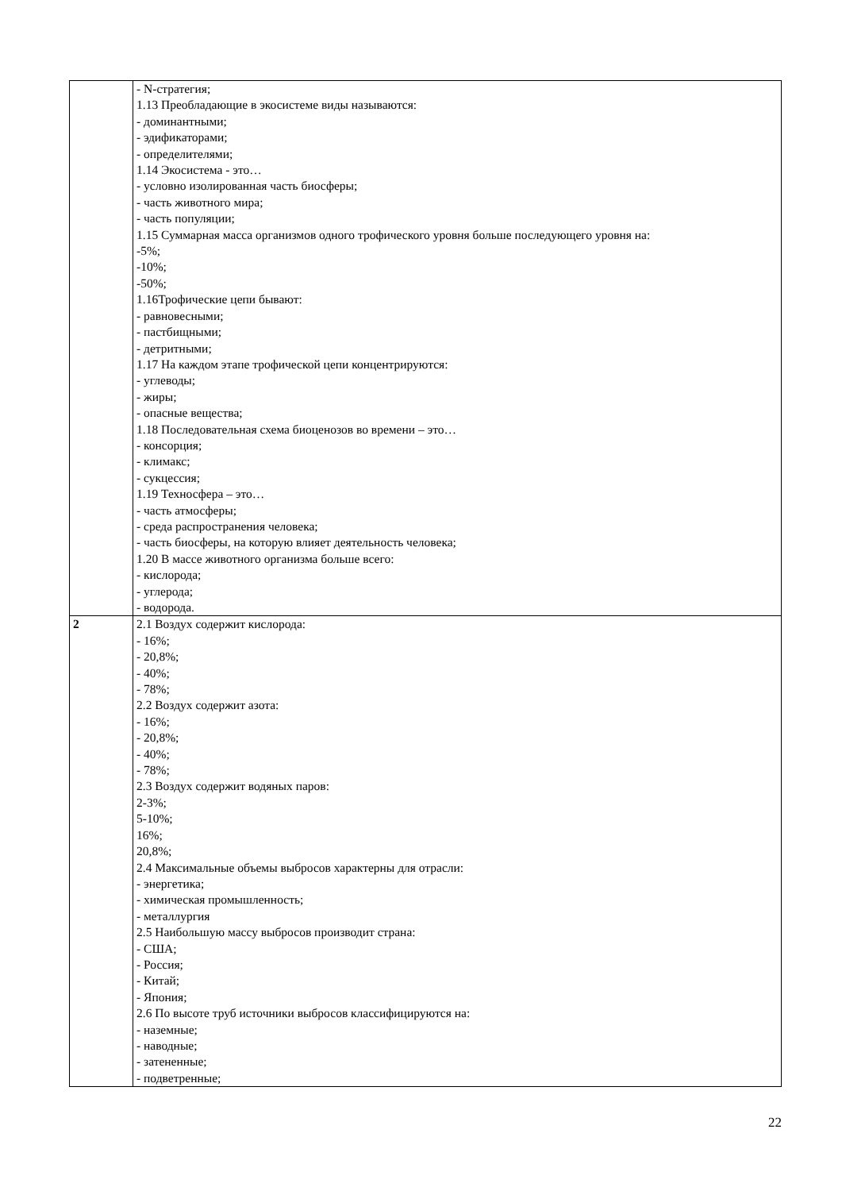| | - N-стратегия; 1.13 Преобладающие в экосистеме виды называются: - доминантными; - эдификаторами; - определителями; 1.14 Экосистема - это… - условно изолированная часть биосферы; - часть животного мира; - часть популяции; 1.15 Суммарная масса организмов одного трофического уровня больше последующего уровня на: -5%; -10%; -50%; 1.16Трофические цепи бывают: - равновесными; - пастбищными; - детритными; 1.17 На каждом этапе трофической цепи концентрируются: - углеводы; - жиры; - опасные вещества; 1.18 Последовательная схема биоценозов во времени – это… - консорция; - климакс; - сукцессия; 1.19 Техносфера – это… - часть атмосферы; - среда распространения человека; - часть биосферы, на которую влияет деятельность человека; 1.20 В массе животного организма больше всего: - кислорода; - углерода; - водорода. |
| 2 | 2.1 Воздух содержит кислорода: - 16%; - 20,8%; - 40%; - 78%; 2.2 Воздух содержит азота: - 16%; - 20,8%; - 40%; - 78%; 2.3 Воздух содержит водяных паров: 2-3%; 5-10%; 16%; 20,8%; 2.4 Максимальные объемы выбросов характерны для отрасли: - энергетика; - химическая промышленность; - металлургия 2.5 Наибольшую массу выбросов производит страна: - США; - Россия; - Китай; - Япония; 2.6 По высоте труб источники выбросов классифицируются на: - наземные; - наводные; - затененные; - подветренные; |
22